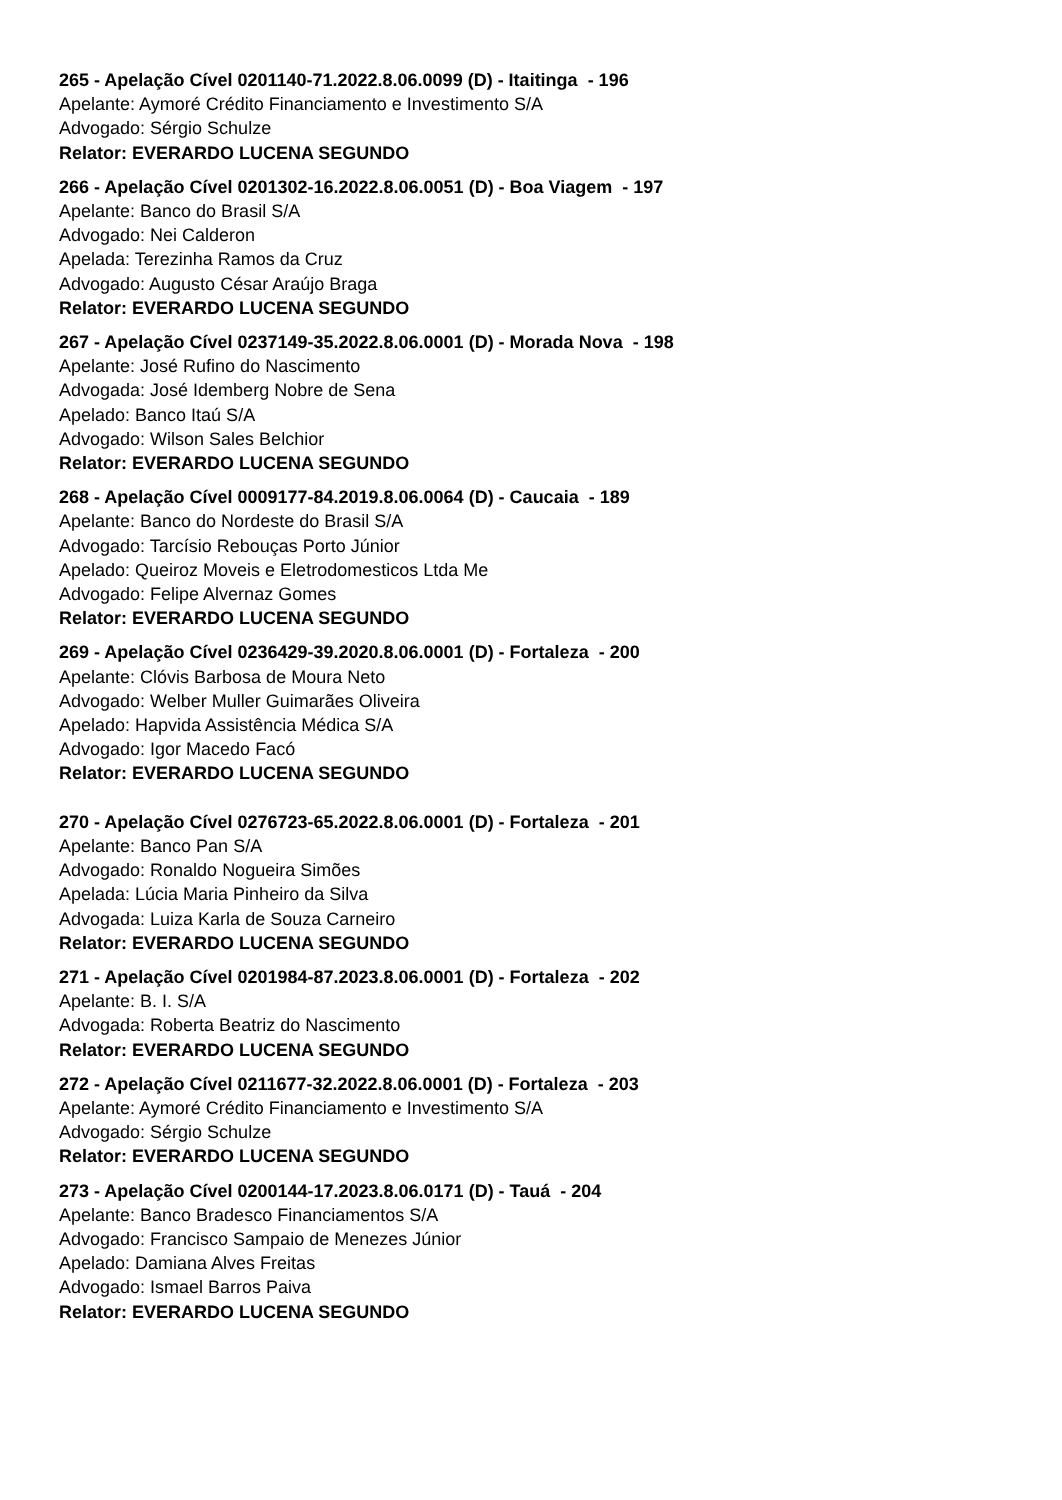265 - Apelação Cível 0201140-71.2022.8.06.0099 (D) - Itaitinga - 196
Apelante: Aymoré Crédito Financiamento e Investimento S/A
Advogado: Sérgio Schulze
Relator: EVERARDO LUCENA SEGUNDO
266 - Apelação Cível 0201302-16.2022.8.06.0051 (D) - Boa Viagem - 197
Apelante: Banco do Brasil S/A
Advogado: Nei Calderon
Apelada: Terezinha Ramos da Cruz
Advogado: Augusto César Araújo Braga
Relator: EVERARDO LUCENA SEGUNDO
267 - Apelação Cível 0237149-35.2022.8.06.0001 (D) - Morada Nova - 198
Apelante: José Rufino do Nascimento
Advogada: José Idemberg Nobre de Sena
Apelado: Banco Itaú S/A
Advogado: Wilson Sales Belchior
Relator: EVERARDO LUCENA SEGUNDO
268 - Apelação Cível 0009177-84.2019.8.06.0064 (D) - Caucaia - 189
Apelante: Banco do Nordeste do Brasil S/A
Advogado: Tarcísio Rebouças Porto Júnior
Apelado: Queiroz Moveis e Eletrodomesticos Ltda Me
Advogado: Felipe Alvernaz Gomes
Relator: EVERARDO LUCENA SEGUNDO
269 - Apelação Cível 0236429-39.2020.8.06.0001 (D) - Fortaleza - 200
Apelante: Clóvis Barbosa de Moura Neto
Advogado: Welber Muller Guimarães Oliveira
Apelado: Hapvida Assistência Médica S/A
Advogado: Igor Macedo Facó
Relator: EVERARDO LUCENA SEGUNDO
270 - Apelação Cível 0276723-65.2022.8.06.0001 (D) - Fortaleza - 201
Apelante: Banco Pan S/A
Advogado: Ronaldo Nogueira Simões
Apelada: Lúcia Maria Pinheiro da Silva
Advogada: Luiza Karla de Souza Carneiro
Relator: EVERARDO LUCENA SEGUNDO
271 - Apelação Cível 0201984-87.2023.8.06.0001 (D) - Fortaleza - 202
Apelante: B. I. S/A
Advogada: Roberta Beatriz do Nascimento
Relator: EVERARDO LUCENA SEGUNDO
272 - Apelação Cível 0211677-32.2022.8.06.0001 (D) - Fortaleza - 203
Apelante: Aymoré Crédito Financiamento e Investimento S/A
Advogado: Sérgio Schulze
Relator: EVERARDO LUCENA SEGUNDO
273 - Apelação Cível 0200144-17.2023.8.06.0171 (D) - Tauá - 204
Apelante: Banco Bradesco Financiamentos S/A
Advogado: Francisco Sampaio de Menezes Júnior
Apelado: Damiana Alves Freitas
Advogado: Ismael Barros Paiva
Relator: EVERARDO LUCENA SEGUNDO